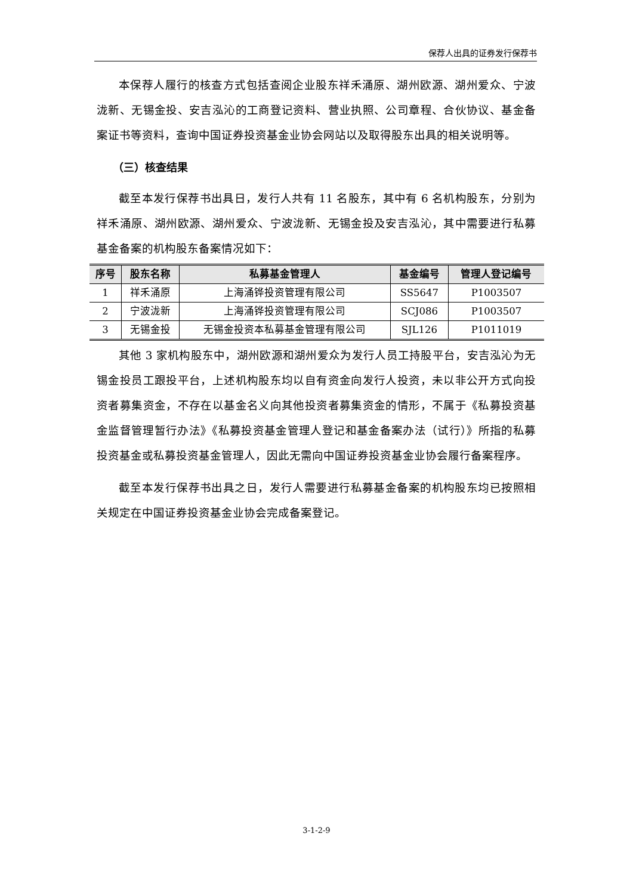保荐人出具的证券发行保荐书
本保荐人履行的核查方式包括查阅企业股东祥禾涌原、湖州欧源、湖州爱众、宁波泷新、无锡金投、安吉泓沁的工商登记资料、营业执照、公司章程、合伙协议、基金备案证书等资料，查询中国证券投资基金业协会网站以及取得股东出具的相关说明等。
（三）核查结果
截至本发行保荐书出具日，发行人共有 11 名股东，其中有 6 名机构股东，分别为祥禾涌原、湖州欧源、湖州爱众、宁波泷新、无锡金投及安吉泓沁，其中需要进行私募基金备案的机构股东备案情况如下：
| 序号 | 股东名称 | 私募基金管理人 | 基金编号 | 管理人登记编号 |
| --- | --- | --- | --- | --- |
| 1 | 祥禾涌原 | 上海涌铧投资管理有限公司 | SS5647 | P1003507 |
| 2 | 宁波泷新 | 上海涌铧投资管理有限公司 | SCJ086 | P1003507 |
| 3 | 无锡金投 | 无锡金投资本私募基金管理有限公司 | SJL126 | P1011019 |
其他 3 家机构股东中，湖州欧源和湖州爱众为发行人员工持股平台，安吉泓沁为无锡金投员工跟投平台，上述机构股东均以自有资金向发行人投资，未以非公开方式向投资者募集资金，不存在以基金名义向其他投资者募集资金的情形，不属于《私募投资基金监督管理暂行办法》《私募投资基金管理人登记和基金备案办法（试行）》所指的私募投资基金或私募投资基金管理人，因此无需向中国证券投资基金业协会履行备案程序。
截至本发行保荐书出具之日，发行人需要进行私募基金备案的机构股东均已按照相关规定在中国证券投资基金业协会完成备案登记。
3-1-2-9